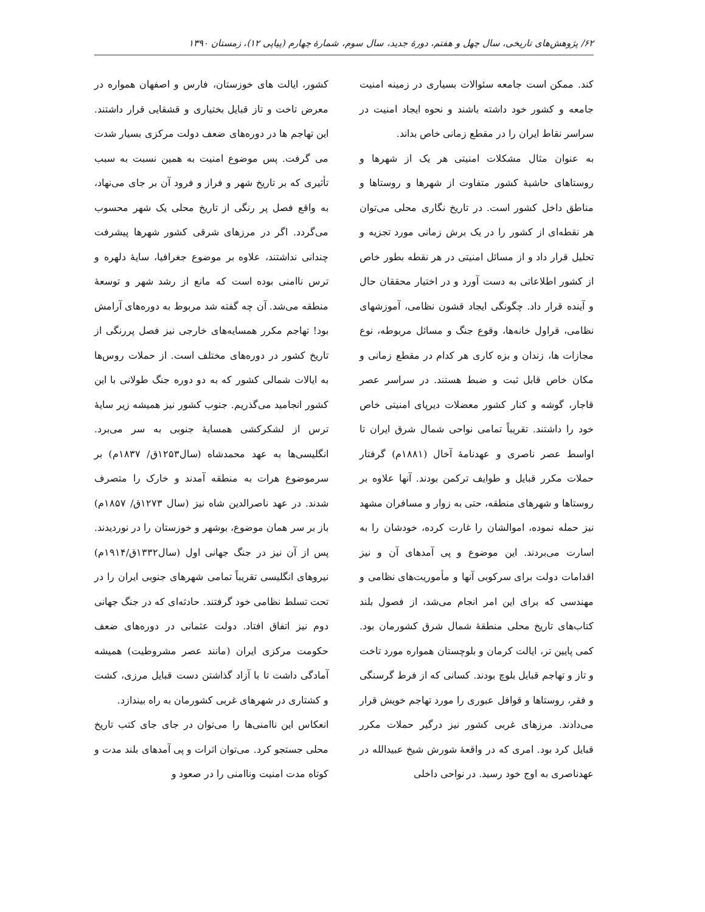۶۲/ پژوهش‌های تاریخی، سال چهل و هفتم، دورهٔ جدید، سال سوم، شمارهٔ چهارم (پیاپی ۱۲)، زمستان ۱۳۹۰
کند. ممکن است جامعه سئوالات بسیاری در زمینه امنیت جامعه و کشور خود داشته باشند و نحوه ایجاد امنیت در سراسر نقاط ایران را در مقطع زمانی خاص بداند.
به عنوان مثال مشکلات امنیتی هر یک از شهرها و روستاهای حاشیهٔ کشور متفاوت از شهرها و روستاها و مناطق داخل کشور است. در تاریخ نگاری محلی می‌توان هر نقطه‌ای از کشور را در یک برش زمانی مورد تجزیه و تحلیل قرار داد و از مسائل امنیتی در هر نقطه بطور خاص از کشور اطلاعاتی به دست آورد و در اختیار محققان حال و آینده قرار داد. چگونگی ایجاد قشون نظامی، آموزشهای نظامی، قراول خانه‌ها، وقوع جنگ و مسائل مربوطه، نوع مجازات ها، زندان و بزه کاری هر کدام در مقطع زمانی و مکان خاص قابل ثبت و ضبط هستند. در سراسر عصر قاجار، گوشه و کنار کشور معضلات دیرپای امنیتی خاص خود را داشتند. تقریباً تمامی نواحی شمال شرق ایران تا اواسط عصر ناصری و عهدنامهٔ آخال (۱۸۸۱م) گرفتار حملات مکرر قبایل و طوایف ترکمن بودند. آنها علاوه بر روستاها و شهرهای منطقه، حتی به زوار و مسافران مشهد نیز حمله نموده، اموالشان را غارت کرده، خودشان را به اسارت می‌بردند. این موضوع و پی آمدهای آن و نیز اقدامات دولت برای سرکوبی آنها و مأموریت‌های نظامی و مهندسی که برای این امر انجام می‌شد، از فصول بلند کتاب‌های تاریخ محلی منطقهٔ شمال شرق کشورمان بود. کمی پایین تر، ایالت کرمان و بلوچستان همواره مورد تاخت و تاز و تهاجم قبایل بلوچ بودند. کسانی که از فرط گرسنگی و فقر، روستاها و قوافل عبوری را مورد تهاجم خویش قرار می‌دادند. مرزهای غربی کشور نیز درگیر حملات مکرر قبایل کرد بود. امری که در واقعهٔ شورش شیخ عبیدالله در عهدناصری به اوج خود رسید. در نواحی داخلی
کشور، ایالت های خوزستان، فارس و اصفهان همواره در معرض تاخت و تاز قبایل بختیاری و قشقایی قرار داشتند. این تهاجم ها در دوره‌های ضعف دولت مرکزی بسیار شدت می گرفت. پس موضوع امنیت به همین نسبت به سبب تأثیری که بر تاریخ شهر و فراز و فرود آن بر جای می‌نهاد، به واقع فصل پر رنگی از تاریخ محلی یک شهر محسوب می‌گردد. اگر در مرزهای شرقی کشور شهرها پیشرفت چندانی نداشتند، علاوه بر موضوع جغرافیا، سایهٔ دلهره و ترس ناامنی بوده است که مانع از رشد شهر و توسعهٔ منطقه می‌شد. آن چه گفته شد مربوط به دوره‌های آرامش بود! تهاجم مکرر همسایه‌های خارجی نیز فصل پررنگی از تاریخ کشور در دوره‌های مختلف است. از حملات روس‌ها به ایالات شمالی کشور که به دو دوره جنگ طولانی با این کشور انجامید می‌گذریم. جنوب کشور نیز همیشه زیر سایهٔ ترس از لشکرکشی همسایهٔ جنوبی به سر می‌برد. انگلیسی‌ها به عهد محمدشاه (سال۱۲۵۳ق/ ۱۸۳۷م) بر سرموضوع هرات به منطقه آمدند و خارک را متصرف شدند. در عهد ناصرالدین شاه نیز (سال ۱۲۷۳ق/ ۱۸۵۷م) باز بر سر همان موضوع، بوشهر و خوزستان را در نوردیدند. پس از آن نیز در جنگ جهانی اول (سال۱۳۳۲ق/۱۹۱۴م) نیروهای انگلیسی تقریباً تمامی شهرهای جنوبی ایران را در تحت تسلط نظامی خود گرفتند. حادثه‌ای که در جنگ جهانی دوم نیز اتفاق افتاد. دولت عثمانی در دوره‌های ضعف حکومت مرکزی ایران (مانند عصر مشروطیت) همیشه آمادگی داشت تا با آزاد گذاشتن دست قبایل مرزی، کشت و کشتاری در شهرهای غربی کشورمان به راه بیندازد.
انعکاس این ناامنی‌ها را می‌توان در جای جای کتب تاریخ محلی جستجو کرد. می‌توان اثرات و پی آمدهای بلند مدت و کوتاه مدت امنیت وناامنی را در صعود و